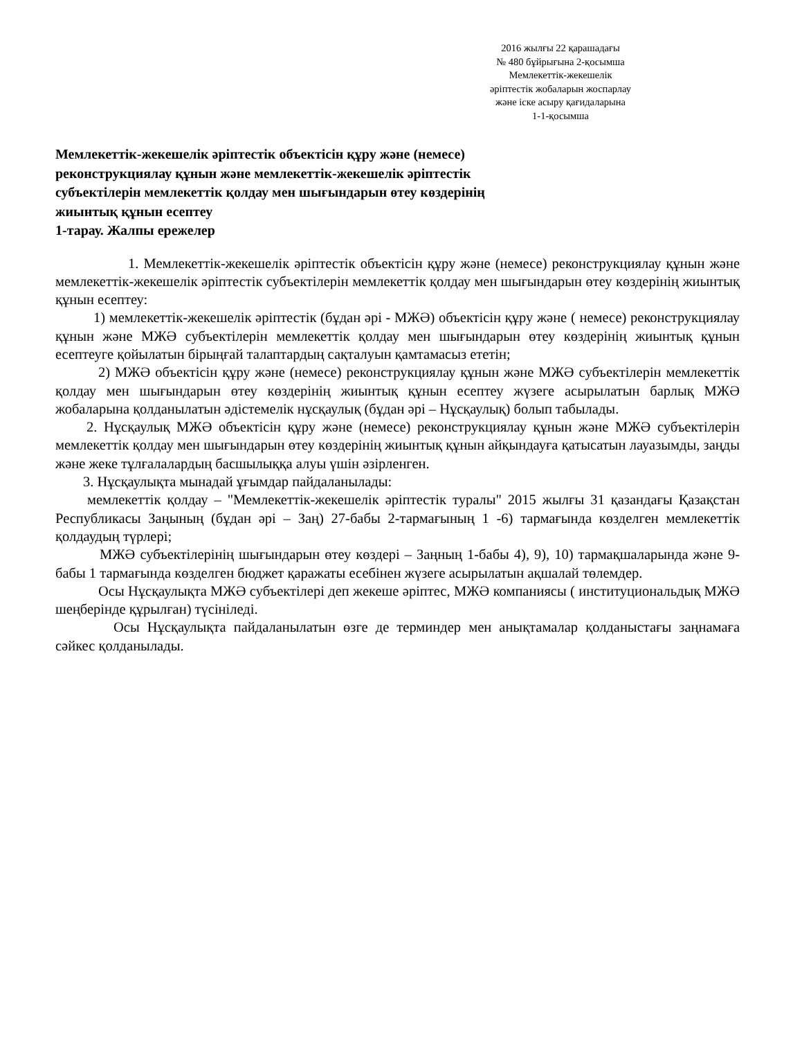2016 жылғы 22 қарашадағы
№ 480 бұйрығына 2-қосымша
Мемлекеттік-жекешелік
әріптестік жобаларын жоспарлау
және іске асыру қағидаларына
1-1-қосымша
Мемлекеттік-жекешелік әріптестік объектісін құру және (немесе)
реконструкциялау құнын және мемлекеттік-жекешелік әріптестік
субъектілерін мемлекеттік қолдау мен шығындарын өтеу көздерінің
жиынтық құнын есептеу
1-тарау. Жалпы ережелер
1. Мемлекеттік-жекешелік әріптестік объектісін құру және (немесе) реконструкциялау құнын және мемлекеттік-жекешелік әріптестік субъектілерін мемлекеттік қолдау мен шығындарын өтеу көздерінің жиынтық құнын есептеу:
1) мемлекеттік-жекешелік әріптестік (бұдан әрі - МЖӘ) объектісін құру және ( немесе) реконструкциялау құнын және МЖӘ субъектілерін мемлекеттік қолдау мен шығындарын өтеу көздерінің жиынтық құнын есептеуге қойылатын бірыңғай талаптардың сақталуын қамтамасыз ететін;
2) МЖӘ объектісін құру және (немесе) реконструкциялау құнын және МЖӘ субъектілерін мемлекеттік қолдау мен шығындарын өтеу көздерінің жиынтық құнын есептеу жүзеге асырылатын барлық МЖӘ жобаларына қолданылатын әдістемелік нұсқаулық (бұдан әрі – Нұсқаулық) болып табылады.
2. Нұсқаулық МЖӘ объектісін құру және (немесе) реконструкциялау құнын және МЖӘ субъектілерін мемлекеттік қолдау мен шығындарын өтеу көздерінің жиынтық құнын айқындауға қатысатын лауазымды, заңды және жеке тұлғалалардың басшылыққа алуы үшін әзірленген.
3. Нұсқаулықта мынадай ұғымдар пайдаланылады:
мемлекеттік қолдау – "Мемлекеттік-жекешелік әріптестік туралы" 2015 жылғы 31 қазандағы Қазақстан Республикасы Заңының (бұдан әрі – Заң) 27-бабы 2-тармағының 1 -6) тармағында көзделген мемлекеттік қолдаудың түрлері;
МЖӘ субъектілерінің шығындарын өтеу көздері – Заңның 1-бабы 4), 9), 10) тармақшаларында және 9-бабы 1 тармағында көзделген бюджет қаражаты есебінен жүзеге асырылатын ақшалай төлемдер.
Осы Нұсқаулықта МЖӘ субъектілері деп жекеше әріптес, МЖӘ компаниясы ( институциональдық МЖӘ шеңберінде құрылған) түсініледі.
Осы Нұсқаулықта пайдаланылатын өзге де терминдер мен анықтамалар қолданыстағы заңнамаға сәйкес қолданылады.